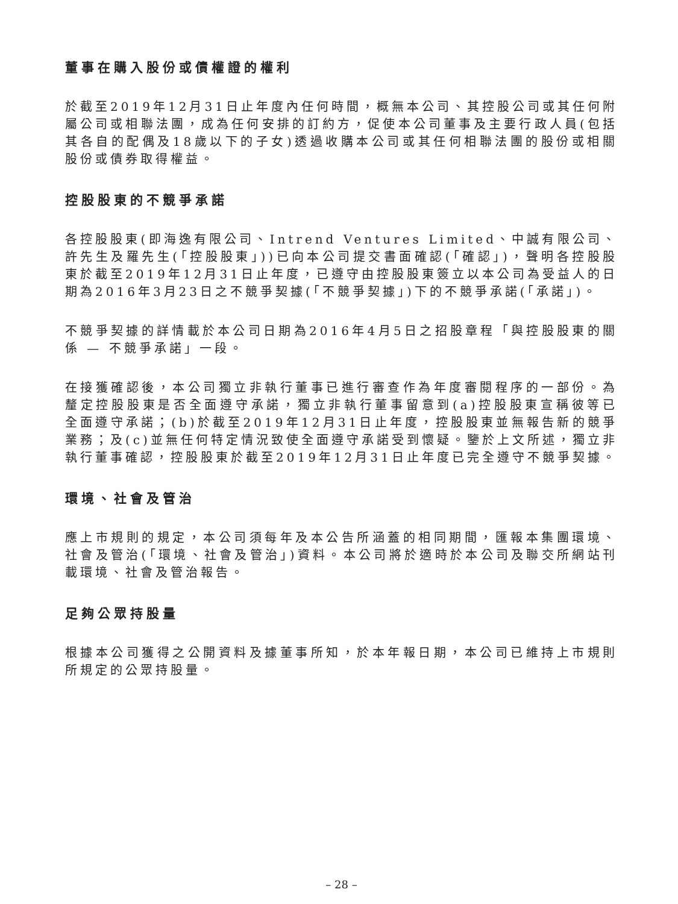董事在購入股份或債權證的權利
於截至2019年12月31日止年度內任何時間，概無本公司、其控股公司或其任何附屬公司或相聯法團，成為任何安排的訂約方，促使本公司董事及主要行政人員(包括其各自的配偶及18歲以下的子女)透過收購本公司或其任何相聯法團的股份或相關股份或債券取得權益。
控股股東的不競爭承諾
各控股股東(即海逸有限公司、Intrend Ventures Limited、中誠有限公司、許先生及羅先生(「控股股東」))已向本公司提交書面確認(「確認」)，聲明各控股股東於截至2019年12月31日止年度，已遵守由控股股東簽立以本公司為受益人的日期為2016年3月23日之不競爭契據(「不競爭契據」)下的不競爭承諾(「承諾」)。
不競爭契據的詳情載於本公司日期為2016年4月5日之招股章程「與控股股東的關係 — 不競爭承諾」一段。
在接獲確認後，本公司獨立非執行董事已進行審查作為年度審閱程序的一部份。為釐定控股股東是否全面遵守承諾，獨立非執行董事留意到(a)控股股東宣稱彼等已全面遵守承諾；(b)於截至2019年12月31日止年度，控股股東並無報告新的競爭業務；及(c)並無任何特定情況致使全面遵守承諾受到懷疑。鑒於上文所述，獨立非執行董事確認，控股股東於截至2019年12月31日止年度已完全遵守不競爭契據。
環境、社會及管治
應上市規則的規定，本公司須每年及本公告所涵蓋的相同期間，匯報本集團環境、社會及管治(「環境、社會及管治」)資料。本公司將於適時於本公司及聯交所網站刊載環境、社會及管治報告。
足夠公眾持股量
根據本公司獲得之公開資料及據董事所知，於本年報日期，本公司已維持上市規則所規定的公眾持股量。
– 28 –